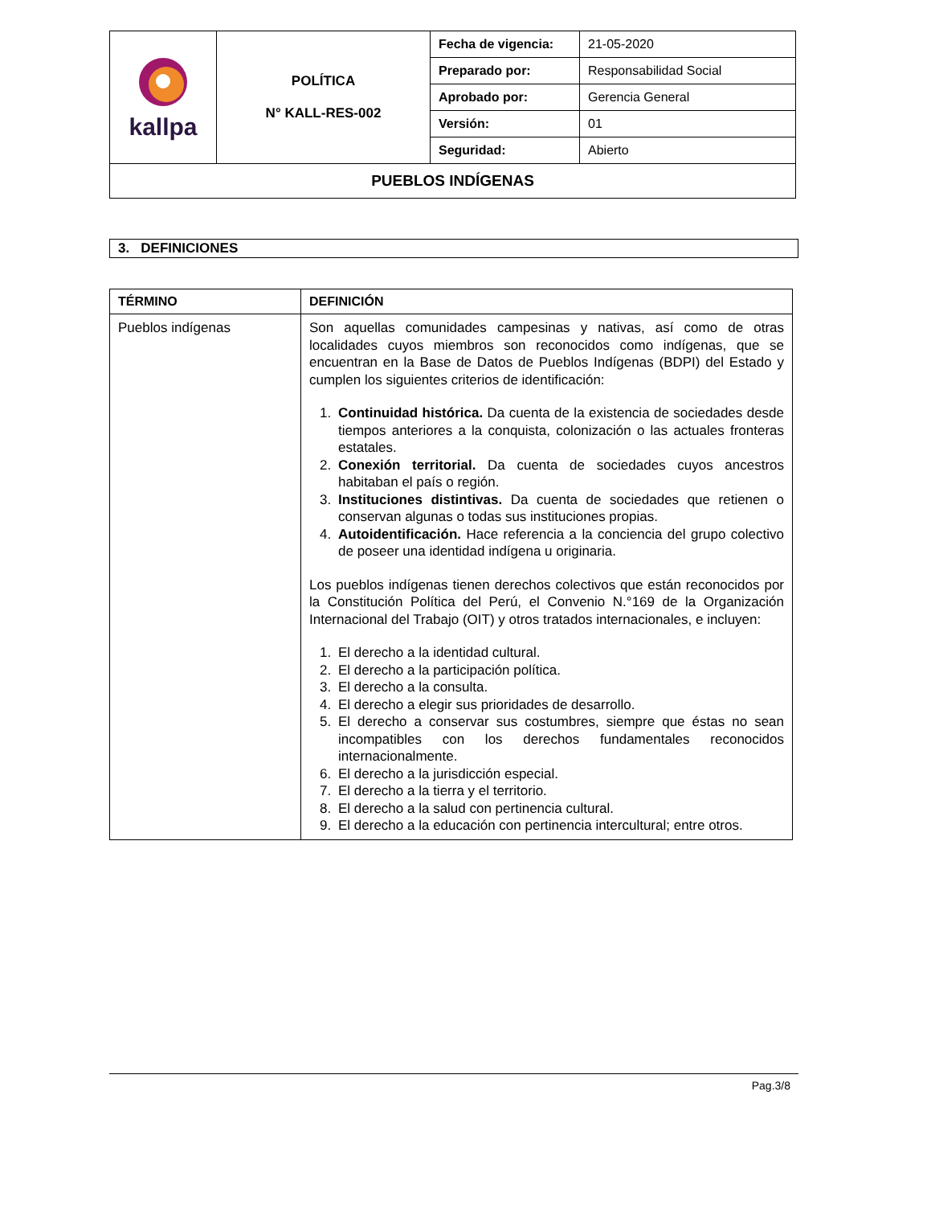| kallpa | POLÍTICA N° KALL-RES-002 | Fecha de vigencia: | 21-05-2020 |
| | | Preparado por: | Responsabilidad Social |
| | | Aprobado por: | Gerencia General |
| | | Versión: | 01 |
| | | Seguridad: | Abierto |
| PUEBLOS INDÍGENAS | | | |
3. DEFINICIONES
| TÉRMINO | DEFINICIÓN |
| --- | --- |
| Pueblos indígenas | Son aquellas comunidades campesinas y nativas, así como de otras localidades cuyos miembros son reconocidos como indígenas, que se encuentran en la Base de Datos de Pueblos Indígenas (BDPI) del Estado y cumplen los siguientes criterios de identificación: 1. Continuidad histórica. Da cuenta de la existencia de sociedades desde tiempos anteriores a la conquista, colonización o las actuales fronteras estatales. 2. Conexión territorial. Da cuenta de sociedades cuyos ancestros habitaban el país o región. 3. Instituciones distintivas. Da cuenta de sociedades que retienen o conservan algunas o todas sus instituciones propias. 4. Autoidentificación. Hace referencia a la conciencia del grupo colectivo de poseer una identidad indígena u originaria. Los pueblos indígenas tienen derechos colectivos que están reconocidos por la Constitución Política del Perú, el Convenio N.°169 de la Organización Internacional del Trabajo (OIT) y otros tratados internacionales, e incluyen: 1. El derecho a la identidad cultural. 2. El derecho a la participación política. 3. El derecho a la consulta. 4. El derecho a elegir sus prioridades de desarrollo. 5. El derecho a conservar sus costumbres, siempre que éstas no sean incompatibles con los derechos fundamentales reconocidos internacionalmente. 6. El derecho a la jurisdicción especial. 7. El derecho a la tierra y el territorio. 8. El derecho a la salud con pertinencia cultural. 9. El derecho a la educación con pertinencia intercultural; entre otros. |
Pag.3/8